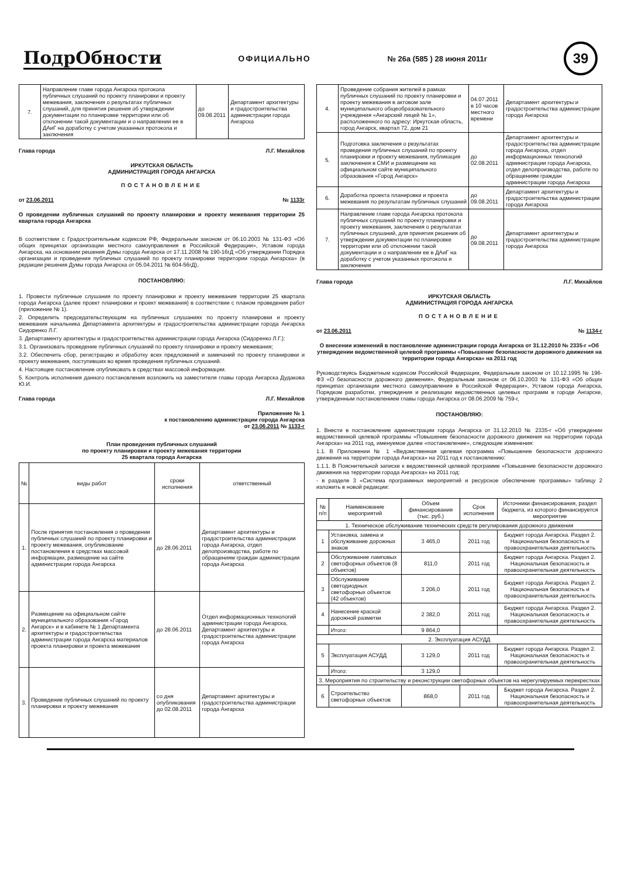ПодрОбности
ОФИЦИАЛЬНО № 26а (585 ) 28 июня 2011г
39
| 7. | Направление главе города Ангарска протокола публичных слушаний по проекту планировки и проекту межевания, заключения о результатах публичных слушаний, для принятия решения об утверждении документации по планировке территории или об отклонении такой документации и о направлении ее в ДАиГ на доработку с учетом указанных протокола и заключения | до 09.08.2011 | Департамент архитектуры и градостроительства администрации города Ангарска |
Глава города Л.Г. Михайлов
ИРКУТСКАЯ ОБЛАСТЬ
АДМИНИСТРАЦИЯ ГОРОДА АНГАРСКА
ПОСТАНОВЛЕНИЕ
от 23.06.2011 № 1133г
О проведении публичных слушаний по проекту планировки и проекту межевания территории 25 квартала города Ангарска
В соответствии с Градостроительным кодексом РФ, Федеральным законом от 06.10.2003 № 131-ФЗ «Об общих принципах организации местного самоуправления в Российской Федерации», Уставом города Ангарска, на основании решения Думы города Ангарска от 17.11.2008 № 190-16гД «Об утверждении Порядка организации и проведения публичных слушаний по проекту планировки территории города Ангарска» (в редакции решения Думы города Ангарска от 05.04.2011 № 604-56гД),
ПОСТАНОВЛЯЮ:
1. Провести публичные слушания по проекту планировки и проекту межевания территории 25 квартала города Ангарска (далее проект планировки и проект межевания) в соответствии с планом проведения работ (приложение № 1).
2. Определить председательствующим на публичных слушаниях по проекту планировки и проекту межевания начальника Департамента архитектуры и градостроительства администрации города Ангарска Сидоренко Л.Г.
3. Департаменту архитектуры и градостроительства администрации города Ангарска (Сидоренко Л.Г.):
3.1. Организовать проведение публичных слушаний по проекту планировки и проекту межевания;
3.2. Обеспечить сбор, регистрацию и обработку всех предложений и замечаний по проекту планировки и проекту межевания, поступивших во время проведения публичных слушаний.
4. Настоящее постановление опубликовать в средствах массовой информации.
5. Контроль исполнения данного постановления возложить на заместителя главы города Ангарска Дудакова Ю.И.
Глава города Л.Г. Михайлов
Приложение № 1
к постановлению администрации города Ангарска
от 23.06.2011 № 1133-г
План проведения публичных слушаний
по проекту планировки и проекту межевания территории
25 квартала города Ангарска
| № | виды работ | сроки исполнения | ответственный |
| --- | --- | --- | --- |
| 1. | После принятия постановления о проведении публичных слушаний по проекту планировки и проекту межевания, опубликование постановления в средствах массовой информации, размещение на сайте администрации города Ангарска | до 28.06.2011 | Департамент архитектуры и градостроительства администрации города Ангарска, отдел делопроизводства, работе по обращениям граждан администрации города Ангарска |
| 2. | Размещение на официальном сайте муниципального образования «Город Ангарск» и в кабинете № 1 Департамента архитектуры и градостроительства администрации города Ангарска материалов проекта планировки и проекта межевания | до 28.06.2011 | Отдел информационных технологий администрации города Ангарска, Департамент архитектуры и градостроительства администрации города Ангарска |
| 3. | Проведение публичных слушаний по проекту планировки и проекту межевания | со дня опубликования до 02.08.2011 | Департамент архитектуры и градостроительства администрации города Ангарска |
| 4. | Проведение собрания жителей в рамках публичных слушаний по проекту планировки и проекту межевания в актовом зале муниципального общеобразовательного учреждения «Ангарский лицей № 1», расположенного по адресу: Иркутская область, город Ангарск, квартал 72, дом 21 | 04.07.2011 в 10 часов местного времени | Департамент архитектуры и градостроительства администрации города Ангарска |
| 5. | Подготовка заключения о результатах проведения публичных слушаний по проекту планировки и проекту межевания, публикация заключения в СМИ и размещение на официальном сайте муниципального образования «Город Ангарск» | до 02.08.2011 | Департамент архитектуры и градостроительства администрации города Ангарска, отдел информационных технологий администрации города Ангарска, отдел делопроизводства, работе по обращениям граждан администрации города Ангарска |
| 6. | Доработка проекта планировки и проекта межевания по результатам публичных слушаний | до 09.08.2011 | Департамент архитектуры и градостроительства администрации города Ангарска |
| 7. | Направление главе города Ангарска протокола публичных слушаний по проекту планировки и проекту межевания, заключения о результатах публичных слушаний, для принятия решения об утверждении документации по планировке территории или об отклонении такой документации и о направлении ее в ДАиГ на доработку с учетом указанных протокола и заключения | до 09.08.2011 | Департамент архитектуры и градостроительства администрации города Ангарска |
Глава города Л.Г. Михайлов
ИРКУТСКАЯ ОБЛАСТЬ
АДМИНИСТРАЦИЯ ГОРОДА АНГАРСКА
ПОСТАНОВЛЕНИЕ
от 23.06.2011 № 1134-г
О внесении изменений в постановление администрации города Ангарска от 31.12.2010 № 2335-г «Об утверждении ведомственной целевой программы «Повышение безопасности дорожного движения на территории города Ангарска» на 2011 год
Руководствуясь Бюджетным кодексом Российской Федерации, Федеральным законом от 10.12.1995 № 196-ФЗ «О безопасности дорожного движения», Федеральным законом от 06.10.2003 № 131-ФЗ «Об общих принципах организации местного самоуправления в Российской Федерации», Уставом города Ангарска, Порядком разработки, утверждения и реализации ведомственных целевых программ в городе Ангарске, утвержденным постановлением главы города Ангарска от 08.06.2009 № 759-г,
ПОСТАНОВЛЯЮ:
1. Внести в постановление администрации города Ангарска от 31.12.2010 № 2335-г «Об утверждении ведомственной целевой программы «Повышение безопасности дорожного движения на территории города Ангарска» на 2011 год, именуемое далее «постановление», следующие изменения:
1.1. В Приложении № 1 «Ведомственная целевая программа «Повышение безопасности дорожного движения на территории города Ангарска» на 2011 год к постановлению:
1.1.1. В Пояснительной записке к ведомственной целевой программе «Повышение безопасности дорожного движения на территории города Ангарска» на 2011 год:
- в разделе 3 «Система программных мероприятий и ресурсное обеспечение программы» таблицу 2 изложить в новой редакции:
| № п/п | Наименование мероприятий | Объем финансирования (тыс. руб.) | Срок исполнения | Источники финансирования, раздел бюджета, из которого финансируется мероприятие |
| --- | --- | --- | --- | --- |
| 1. Техническое обслуживание технических средств регулирования дорожного движения | | | | |
| 1 | Установка, замена и обслуживание дорожных знаков | 3 465,0 | 2011 год | Бюджет города Ангарска. Раздел 2. Национальная безопасность и правоохранительная деятельность |
| 2 | Обслуживание ламповых светофорных объектов (8 объектов) | 811,0 | 2011 год | Бюджет города Ангарска. Раздел 2. Национальная безопасность и правоохранительная деятельность |
| 3 | Обслуживание светодиодных светофорных объектов (42 объектов) | 3 206,0 | 2011 год | Бюджет города Ангарска. Раздел 2. Национальная безопасность и правоохранительная деятельность |
| 4 | Нанесение краской дорожной разметки | 2 382,0 | 2011 год | Бюджет города Ангарска. Раздел 2. Национальная безопасность и правоохранительная деятельность |
| | Итого: | 9 864,0 | | |
| 2. Эксплуатация АСУДД | | | | |
| 5 | Эксплуатация АСУДД | 3 129,0 | 2011 год | Бюджет города Ангарска. Раздел 2. Национальная безопасность и правоохранительная деятельность |
| | Итого: | 3 129,0 | | |
| 3. Мероприятия по строительству и реконструкции светофорных объектов на нерегулируемых перекрестках | | | | |
| 6 | Строительство светофорных объектов | 868,0 | 2011 год | Бюджет города Ангарска. Раздел 2. Национальная безопасность и правоохранительная деятельность |